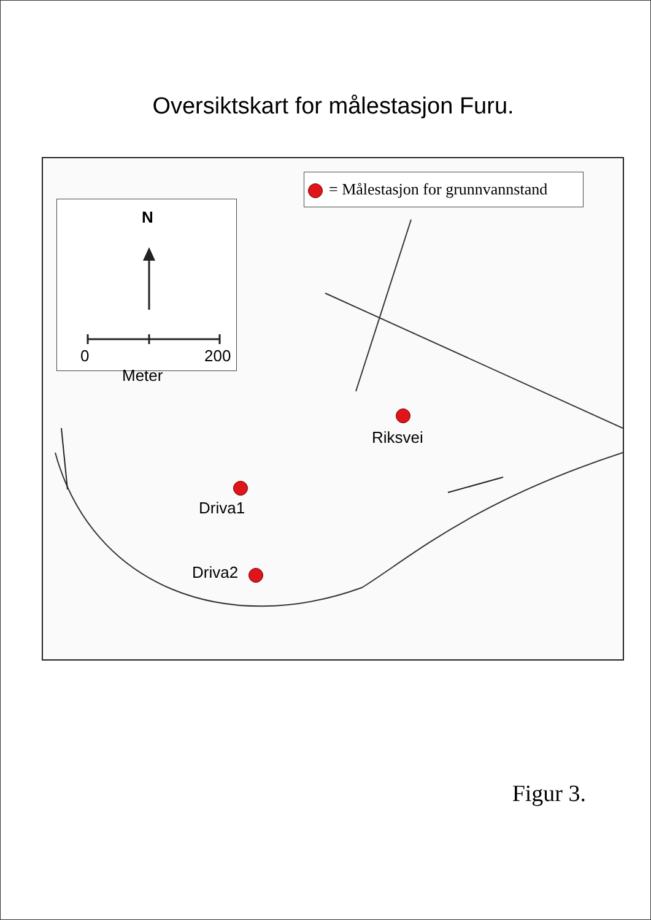Oversiktskart for målestasjon Furu.
= Målestasjon for grunnvannstand
N
0 200
Meter
Riksvei
Driva1
Driva2
Figur 3.